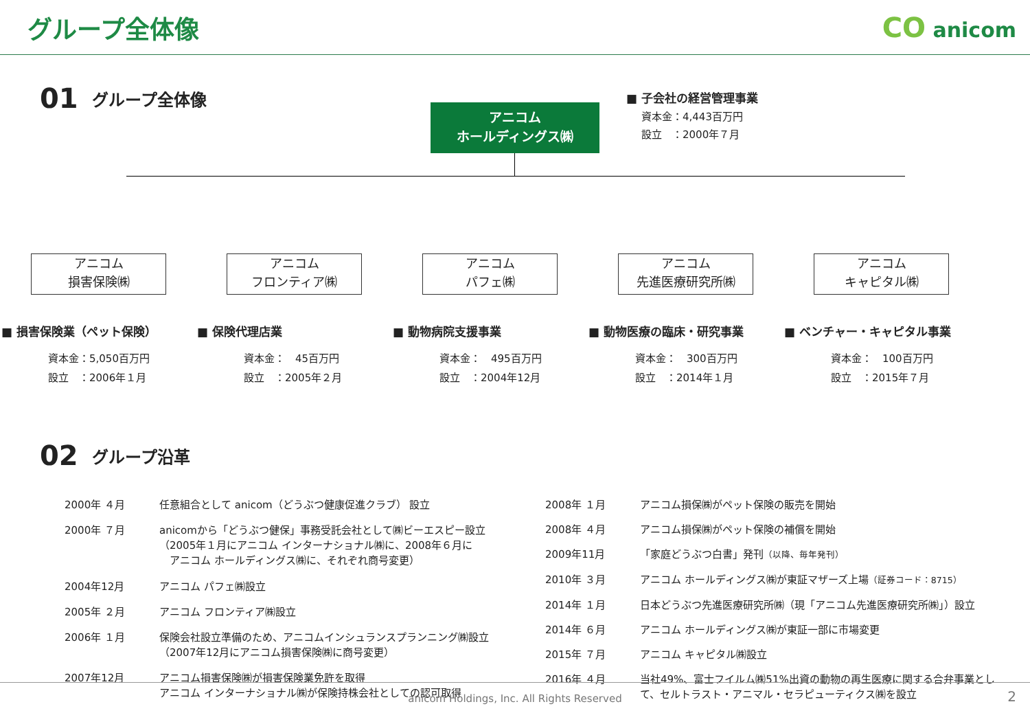グループ全体像 CO anicom
01 グループ全体像
アニコム
ホールディングス㈱
■ 子会社の経営管理事業
資本金：4,443百万円
設立　：2000年７月
アニコム
損害保険㈱
■ 損害保険業（ペット保険）
資本金：5,050百万円
設立　：2006年１月
アニコム
フロンティア㈱
■ 保険代理店業
資本金：　45百万円
設立　：2005年２月
アニコム
パフェ㈱
■ 動物病院支援事業
資本金：　495百万円
設立　：2004年12月
アニコム
先進医療研究所㈱
■ 動物医療の臨床・研究事業
資本金：　300百万円
設立　：2014年１月
アニコム
キャピタル㈱
■ ベンチャー・キャピタル事業
資本金：　100百万円
設立　：2015年７月
02 グループ沿革
| 2000年 ４月 | 任意組合として anicom（どうぶつ健康促進クラブ） 設立 |
| 2000年 ７月 | anicomから「どうぶつ健保」事務受託会社として㈱ビーエスピー設立 （2005年１月にアニコム インターナショナル㈱に、2008年６月に アニコム ホールディングス㈱に、それぞれ商号変更） |
| 2004年12月 | アニコム パフェ㈱設立 |
| 2005年 ２月 | アニコム フロンティア㈱設立 |
| 2006年 １月 | 保険会社設立準備のため、アニコムインシュランスプランニング㈱設立 （2007年12月にアニコム損害保険㈱に商号変更） |
| 2007年12月 | アニコム損害保険㈱が損害保険業免許を取得 アニコム インターナショナル㈱が保険持株会社としての認可取得 |
| 2008年 １月 | アニコム損保㈱がペット保険の販売を開始 |
| 2008年 ４月 | アニコム損保㈱がペット保険の補償を開始 |
| 2009年11月 | 「家庭どうぶつ白書」発刊 （以降、毎年発刊） |
| 2010年 ３月 | アニコム ホールディングス㈱が東証マザーズ上場 （証券コード：8715） |
| 2014年 １月 | 日本どうぶつ先進医療研究所㈱（現「アニコム先進医療研究所㈱」）設立 |
| 2014年 ６月 | アニコム ホールディングス㈱が東証一部に市場変更 |
| 2015年 ７月 | アニコム キャピタル㈱設立 |
| 2016年 ４月 | 当社49%、富士フイルム㈱51%出資の動物の再生医療に関する合弁事業として、セルトラスト・アニマル・セラピューティクス㈱を設立 |
anicom Holdings, Inc. All Rights Reserved 2